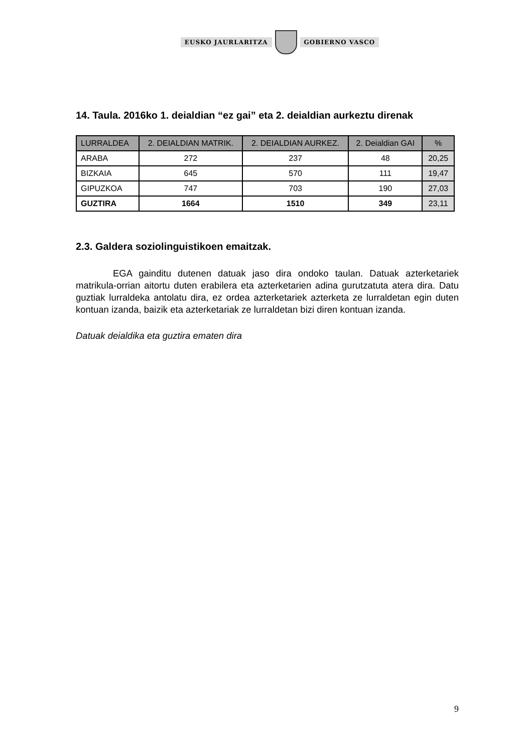EUSKO JAURLARITZA GOBIERNO VASCO
14. Taula. 2016ko 1. deialdian “ez gai” eta 2. deialdian aurkeztu direnak
| LURRALDEA | 2. DEIALDIAN MATRIK. | 2. DEIALDIAN AURKEZ. | 2. Deialdian GAI | % |
| --- | --- | --- | --- | --- |
| ARABA | 272 | 237 | 48 | 20,25 |
| BIZKAIA | 645 | 570 | 111 | 19,47 |
| GIPUZKOA | 747 | 703 | 190 | 27,03 |
| GUZTIRA | 1664 | 1510 | 349 | 23,11 |
2.3. Galdera soziolinguistikoen emaitzak.
    EGA gainditu dutenen datuak jaso dira ondoko taulan. Datuak azterketariek matrikula-orrian aitortu duten erabilera eta azterketarien adina gurutzatuta atera dira. Datu guztiak lurraldeka antolatu dira, ez ordea azterketariek azterketa ze lurraldetan egin duten kontuan izanda, baizik eta azterketariak ze lurraldetan bizi diren kontuan izanda.
Datuak deialdika eta guztira ematen dira
9